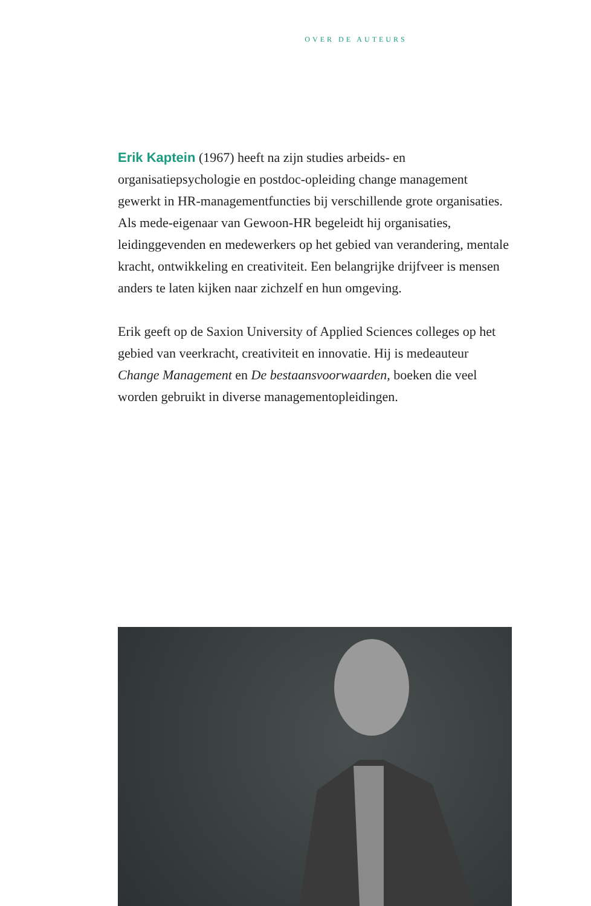OVER DE AUTEURS
Erik Kaptein (1967) heeft na zijn studies arbeids- en organisatiepsychologie en postdoc-opleiding change management gewerkt in HR-managementfuncties bij verschillende grote organisaties. Als mede-eigenaar van Gewoon-HR begeleidt hij organisaties, leidinggevenden en medewerkers op het gebied van verandering, mentale kracht, ontwikkeling en creativiteit. Een belangrijke drijfveer is mensen anders te laten kijken naar zichzelf en hun omgeving.
Erik geeft op de Saxion University of Applied Sciences colleges op het gebied van veerkracht, creativiteit en innovatie. Hij is medeauteur Change Management en De bestaansvoorwaarden, boeken die veel worden gebruikt in diverse managementopleidingen.